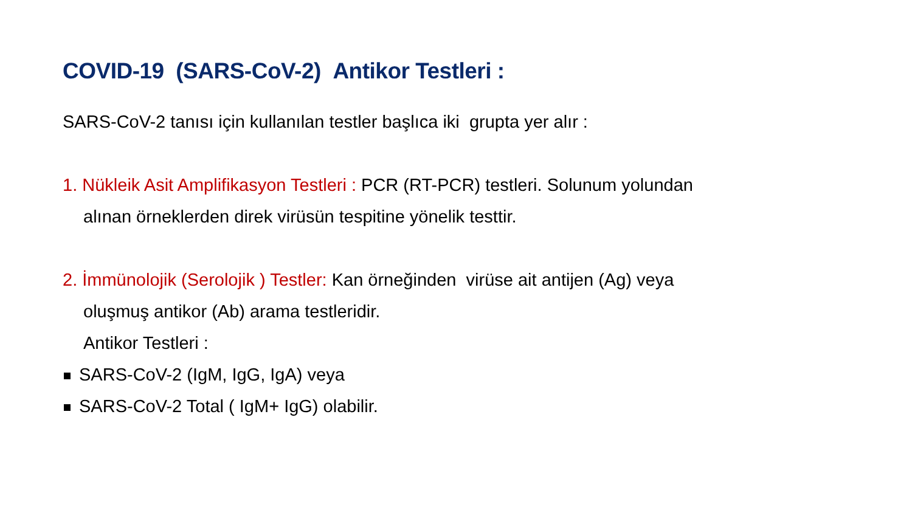COVID-19 (SARS-CoV-2) Antikor Testleri :
SARS-CoV-2 tanısı için kullanılan testler başlıca iki grupta yer alır :
1. Nükleik Asit Amplifikasyon Testleri : PCR (RT-PCR) testleri. Solunum yolundan
alınan örneklerden direk virüsün tespitine yönelik testtir.
2. İmmünolojik (Serolojik ) Testler: Kan örneğinden virüse ait antijen (Ag) veya
oluşmuş antikor (Ab) arama testleridir.
Antikor Testleri :
SARS-CoV-2 (IgM, IgG, IgA) veya
SARS-CoV-2 Total ( IgM+ IgG) olabilir.